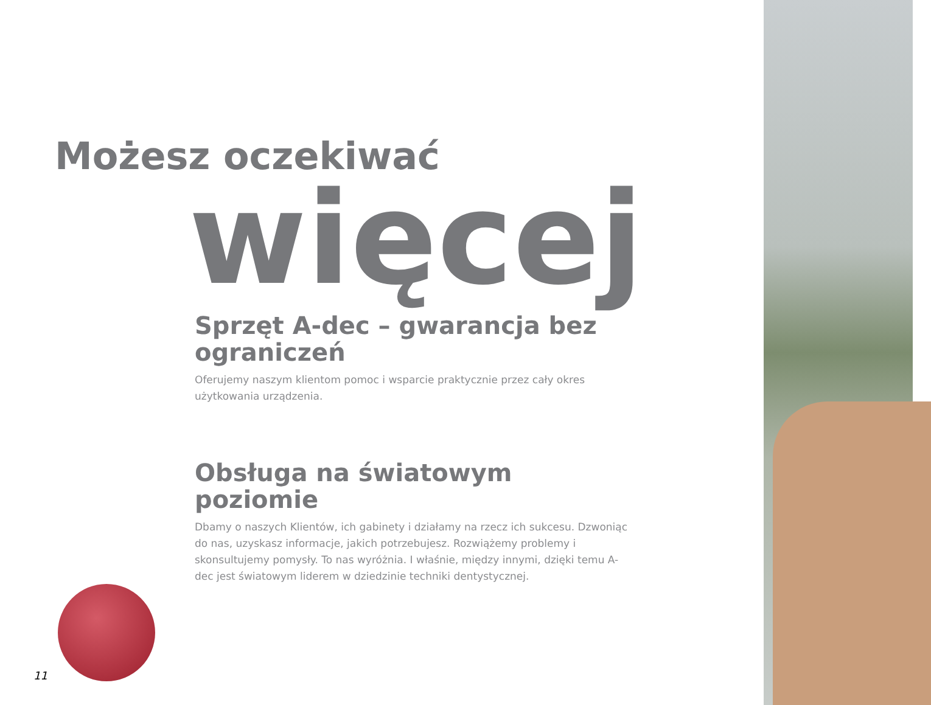Możesz oczekiwać
więcej
Sprzęt A-dec – gwarancja bez ograniczeń
Oferujemy naszym klientom pomoc i wsparcie praktycznie przez cały okres użytkowania urządzenia.
Obsługa na światowym poziomie
Dbamy o naszych Klientów, ich gabinety i działamy na rzecz ich sukcesu. Dzwoniąc do nas, uzyskasz informacje, jakich potrzebujesz. Rozwiążemy problemy i skonsultujemy pomysły. To nas wyróżnia. I właśnie, między innymi, dzięki temu A-dec jest światowym liderem w dziedzinie techniki dentystycznej.
11